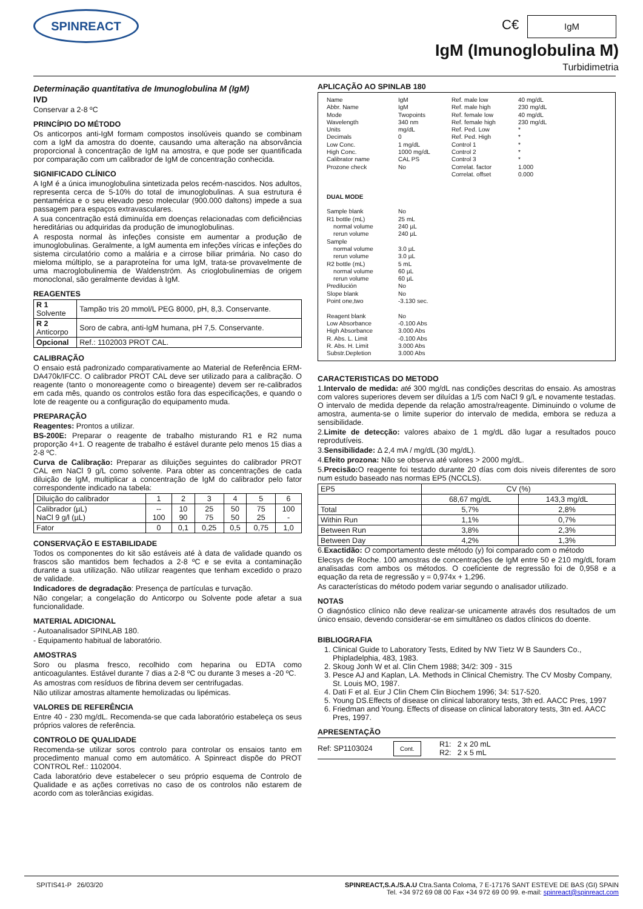SPINREACT
C€ IgM
IgM (Imunoglobulina M)
Turbidimetria
Determinação quantitativa de Imunoglobulina M (IgM)
IVD
Conservar a 2-8 ºC
PRINCÍPIO DO MÉTODO
Os anticorpos anti-IgM formam compostos insolúveis quando se combinam com a IgM da amostra do doente, causando uma alteração na absorvância proporcional à concentração de IgM na amostra, e que pode ser quantificada por comparação com um calibrador de IgM de concentração conhecida.
SIGNIFICADO CLÍNICO
A IgM é a única imunoglobulina sintetizada pelos recém-nascidos. Nos adultos, representa cerca de 5-10% do total de imunoglobulinas. A sua estrutura é pentamérica e o seu elevado peso molecular (900.000 daltons) impede a sua passagem para espaços extravasculares.
A sua concentração está diminuída em doenças relacionadas com deficiências hereditárias ou adquiridas da produção de imunoglobulinas.
A resposta normal às infeções consiste em aumentar a produção de imunoglobulinas. Geralmente, a IgM aumenta em infeções víricas e infeções do sistema circulatório como a malária e a cirrose biliar primária. No caso do mieloma múltiplo, se a paraproteína for uma IgM, trata-se provavelmente de uma macroglobulinemia de Waldenström. As crioglobulinemias de origem monoclonal, são geralmente devidas à IgM.
REAGENTES
| R 1 Solvente | Tampão tris 20 mmol/L PEG 8000, pH, 8,3. Conservante. |
| R 2 Anticorpo | Soro de cabra, anti-IgM humana, pH 7,5. Conservante. |
| Opcional | Ref.: 1102003 PROT CAL. |
CALIBRAÇÃO
O ensaio está padronizado comparativamente ao Material de Referência ERM-DA470k/IFCC. O calibrador PROT CAL deve ser utilizado para a calibração. O reagente (tanto o monoreagente como o bireagente) devem ser re-calibrados em cada mês, quando os controlos estão fora das especificações, e quando o lote de reagente ou a configuração do equipamento muda.
PREPARAÇÃO
Reagentes: Prontos a utilizar.
BS-200E: Preparar o reagente de trabalho misturando R1 e R2 numa proporção 4+1. O reagente de trabalho é estável durante pelo menos 15 dias a 2-8 ºC.
Curva de Calibração: Preparar as diluições seguintes do calibrador PROT CAL em NaCl 9 g/L como solvente. Para obter as concentrações de cada diluição de IgM, multiplicar a concentração de IgM do calibrador pelo fator correspondente indicado na tabela:
| Diluição do calibrador | 1 | 2 | 3 | 4 | 5 | 6 |
| Calibrador (µL) NaCl 9 g/l (µL) | -- 100 | 10 90 | 25 75 | 50 50 | 75 25 | 100 - |
| Fator | 0 | 0,1 | 0,25 | 0,5 | 0,75 | 1,0 |
CONSERVAÇÃO E ESTABILIDADE
Todos os componentes do kit são estáveis até à data de validade quando os frascos são mantidos bem fechados a 2-8 ºC e se evita a contaminação durante a sua utilização. Não utilizar reagentes que tenham excedido o prazo de validade.
Indicadores de degradação: Presença de partículas e turvação.
Não congelar; a congelação do Anticorpo ou Solvente pode afetar a sua funcionalidade.
MATERIAL ADICIONAL
- Autoanalisador SPINLAB 180.
- Equipamento habitual de laboratório.
AMOSTRAS
Soro ou plasma fresco, recolhido com heparina ou EDTA como anticoagulantes. Estável durante 7 dias a 2-8 ºC ou durante 3 meses a -20 ºC.
As amostras com resíduos de fibrina devem ser centrifugadas.
Não utilizar amostras altamente hemolizadas ou lipémicas.
VALORES DE REFERÊNCIA
Entre 40 - 230 mg/dL. Recomenda-se que cada laboratório estabeleça os seus próprios valores de referência.
CONTROLO DE QUALIDADE
Recomenda-se utilizar soros controlo para controlar os ensaios tanto em procedimento manual como em automático. A Spinreact dispõe do PROT CONTROL Ref.: 1102004.
Cada laboratório deve estabelecer o seu próprio esquema de Controlo de Qualidade e as ações corretivas no caso de os controlos não estarem de acordo com as tolerâncias exigidas.
APLICAÇÃO AO SPINLAB 180
Name
Abbr. Name
Mode
Wavelength
Units
Decimals
Low Conc.
High Conc.
Calibrator name
Prozone check
DUAL MODE
Sample blank
R1 bottle (mL)
normal volume
rerun volume
Sample
normal volume
rerun volume
R2 bottle (mL)
normal volume
rerun volume
Predilución
Slope blank
Point one,two
Reagent blank
Low Absorbance
High Absorbance
R. Abs. L. Limit
R. Abs. H. Limit
Substr.Depletion
IgM
IgM
Twopoints
340 nm
mg/dL
0
1 mg/dL
1000 mg/dL
CAL PS
No
No
25 mL
240 µL
240 µL
3.0 µL
3.0 µL
5 mL
60 µL
60 µL
No
No
-3.130 sec.
No
-0.100 Abs
3.000 Abs
-0.100 Abs
3.000 Abs
3.000 Abs
Ref. male low
Ref. male high
Ref. female low
Ref. female high
Ref. Ped. Low
Ref. Ped. High
Control 1
Control 2
Control 3
Correlat. factor
Correlat. offset
40 mg/dL
230 mg/dL
40 mg/dL
230 mg/dL
*
*
*
*
*
1.000
0.000
CARACTERISTICAS DO METODO
1.Intervalo de medida: até 300 mg/dL nas condições descritas do ensaio. As amostras com valores superiores devem ser diluídas a 1/5 com NaCl 9 g/L e novamente testadas. O intervalo de medida depende da relação amostra/reagente. Diminuindo o volume de amostra, aumenta-se o limite superior do intervalo de medida, embora se reduza a sensibilidade.
2.Limite de detecção: valores abaixo de 1 mg/dL dão lugar a resultados pouco reprodutíveis.
3.Sensibilidade: Δ 2,4 mA / mg/dL (30 mg/dL).
4.Efeito prozona: Não se observa até valores > 2000 mg/dL.
5.Precisão: O reagente foi testado durante 20 días com dois niveis diferentes de soro num estudo baseado nas normas EP5 (NCCLS).
| EP5 | CV (%) | |
| | 68,67 mg/dL | 143,3 mg/dL |
| Total | 5,7% | 2,8% |
| Within Run | 1,1% | 0,7% |
| Between Run | 3,8% | 2,3% |
| Between Day | 4,2% | 1,3% |
6.Exactidão: O comportamento deste método (y) foi comparado com o método
Elecsys de Roche. 100 amostras de concentrações de IgM entre 50 e 210 mg/dL foram analisadas com ambos os métodos. O coeficiente de regressão foi de 0,958 e a equação da reta de regressão y = 0,974x + 1,296.
As características do método podem variar segundo o analisador utilizado.
NOTAS
O diagnóstico clínico não deve realizar-se unicamente através dos resultados de um único ensaio, devendo considerar-se em simultâneo os dados clínicos do doente.
BIBLIOGRAFIA
1. Clinical Guide to Laboratory Tests, Edited by NW Tietz W B Saunders Co., Phipladelphia, 483, 1983.
2. Skoug Jonh W et al. Clin Chem 1988; 34/2: 309 - 315
3. Pesce AJ and Kaplan, LA. Methods in Clinical Chemistry. The CV Mosby Company, St. Louis MO, 1987.
4. Dati F et al. Eur J Clin Chem Clin Biochem 1996; 34: 517-520.
5. Young DS.Effects of disease on clinical laboratory tests, 3th ed. AACC Pres, 1997
6. Friedman and Young. Effects of disease on clinical laboratory tests, 3tn ed. AACC Pres, 1997.
APRESENTAÇÃO
Ref: SP1103024 Cont. R1: 2 x 20 mL
R2: 2 x 5 mL
SPITIS41-P 26/03/20 SPINREACT,S.A./S.A.U Ctra.Santa Coloma, 7 E-17176 SANT ESTEVE DE BAS (GI) SPAIN
Tel. +34 972 69 08 00 Fax +34 972 69 00 99. e-mail: spinreact@spinreact.com